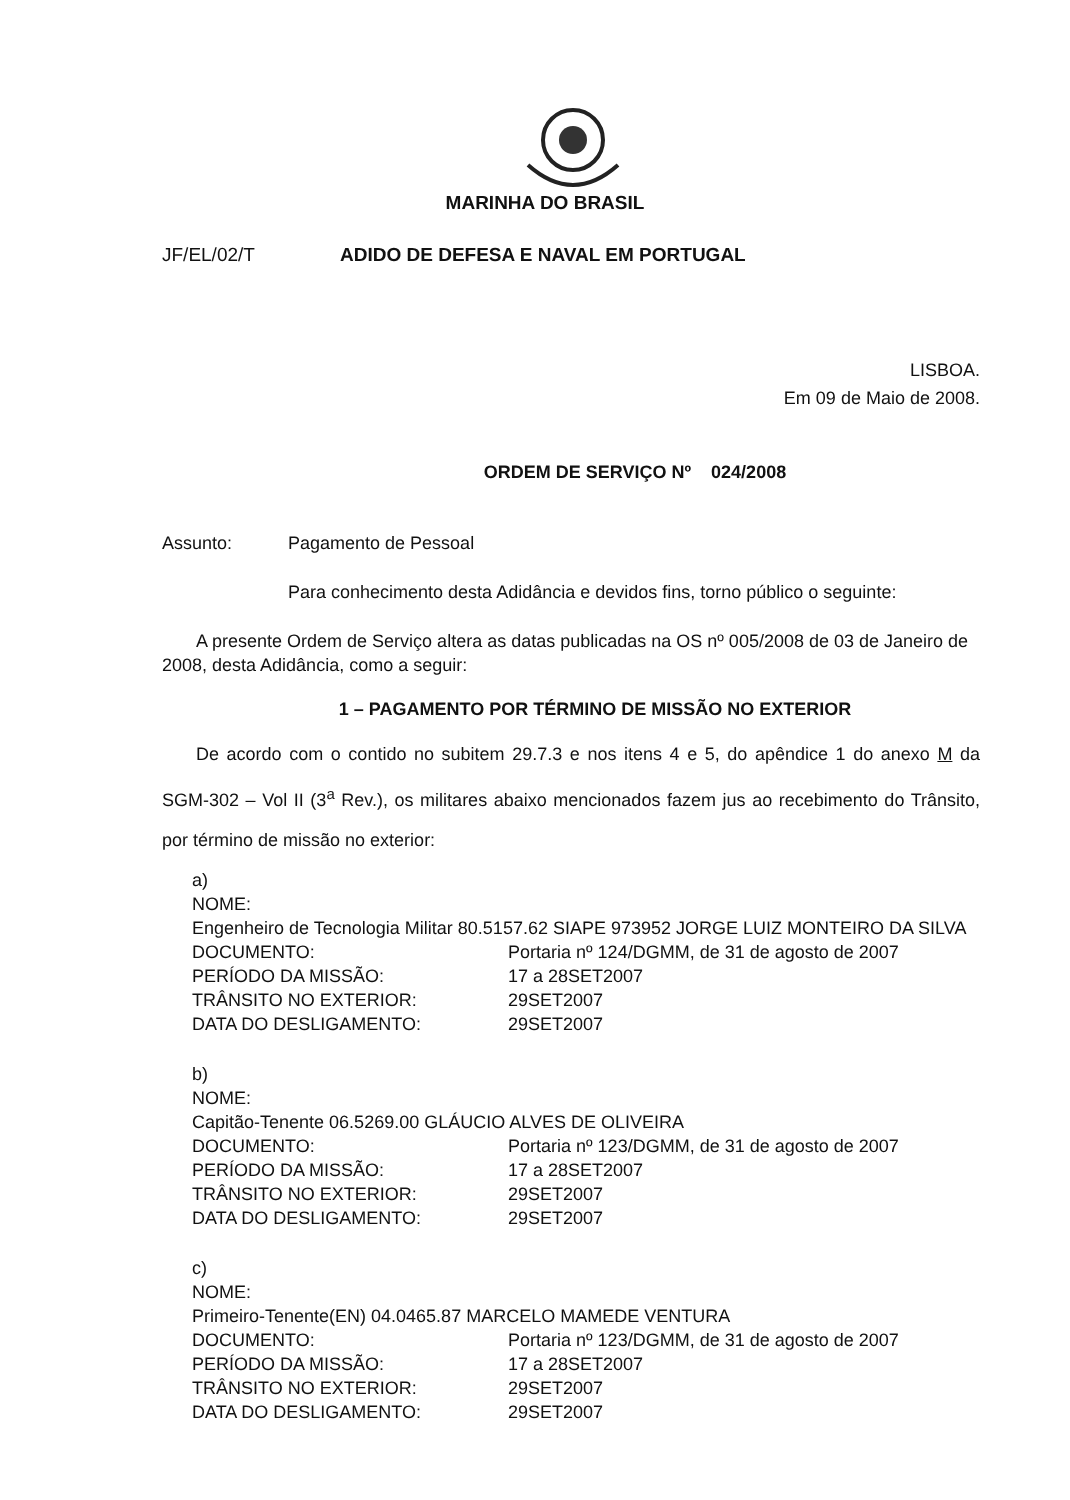MARINHA DO BRASIL
JF/EL/02/T ADIDO DE DEFESA E NAVAL EM PORTUGAL
LISBOA.
Em 09 de Maio de 2008.
ORDEM DE SERVIÇO Nº 024/2008
Assunto: Pagamento de Pessoal
Para conhecimento desta Adidância e devidos fins, torno público o seguinte:
A presente Ordem de Serviço altera as datas publicadas na OS nº 005/2008 de 03 de Janeiro de 2008, desta Adidância, como a seguir:
1 – PAGAMENTO POR TÉRMINO DE MISSÃO NO EXTERIOR
De acordo com o contido no subitem 29.7.3 e nos itens 4 e 5, do apêndice 1 do anexo M da SGM-302 – Vol II (3<sup>a</sup> Rev.), os militares abaixo mencionados fazem jus ao recebimento do Trânsito, por término de missão no exterior:
a)
NOME:
Engenheiro de Tecnologia Militar 80.5157.62 SIAPE 973952 JORGE LUIZ MONTEIRO DA SILVA
| DOCUMENTO: | Portaria nº 124/DGMM, de 31 de agosto de 2007 |
| PERÍODO DA MISSÃO: | 17 a 28SET2007 |
| TRÂNSITO NO EXTERIOR: | 29SET2007 |
| DATA DO DESLIGAMENTO: | 29SET2007 |
b)
NOME:
Capitão-Tenente 06.5269.00 GLÁUCIO ALVES DE OLIVEIRA
| DOCUMENTO: | Portaria nº 123/DGMM, de 31 de agosto de 2007 |
| PERÍODO DA MISSÃO: | 17 a 28SET2007 |
| TRÂNSITO NO EXTERIOR: | 29SET2007 |
| DATA DO DESLIGAMENTO: | 29SET2007 |
c)
NOME:
Primeiro-Tenente(EN) 04.0465.87 MARCELO MAMEDE VENTURA
| DOCUMENTO: | Portaria nº 123/DGMM, de 31 de agosto de 2007 |
| PERÍODO DA MISSÃO: | 17 a 28SET2007 |
| TRÂNSITO NO EXTERIOR: | 29SET2007 |
| DATA DO DESLIGAMENTO: | 29SET2007 |